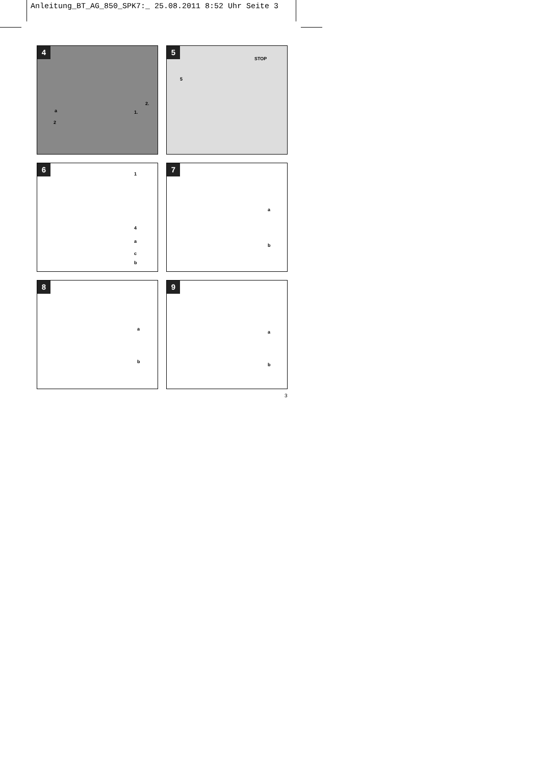Anleitung_BT_AG_850_SPK7:_ 25.08.2011 8:52 Uhr Seite 3
4
a
2
2.
1.
5
5
STOP
6
1
4
a
c
b
7
a
b
8
a
b
9
a
b
3